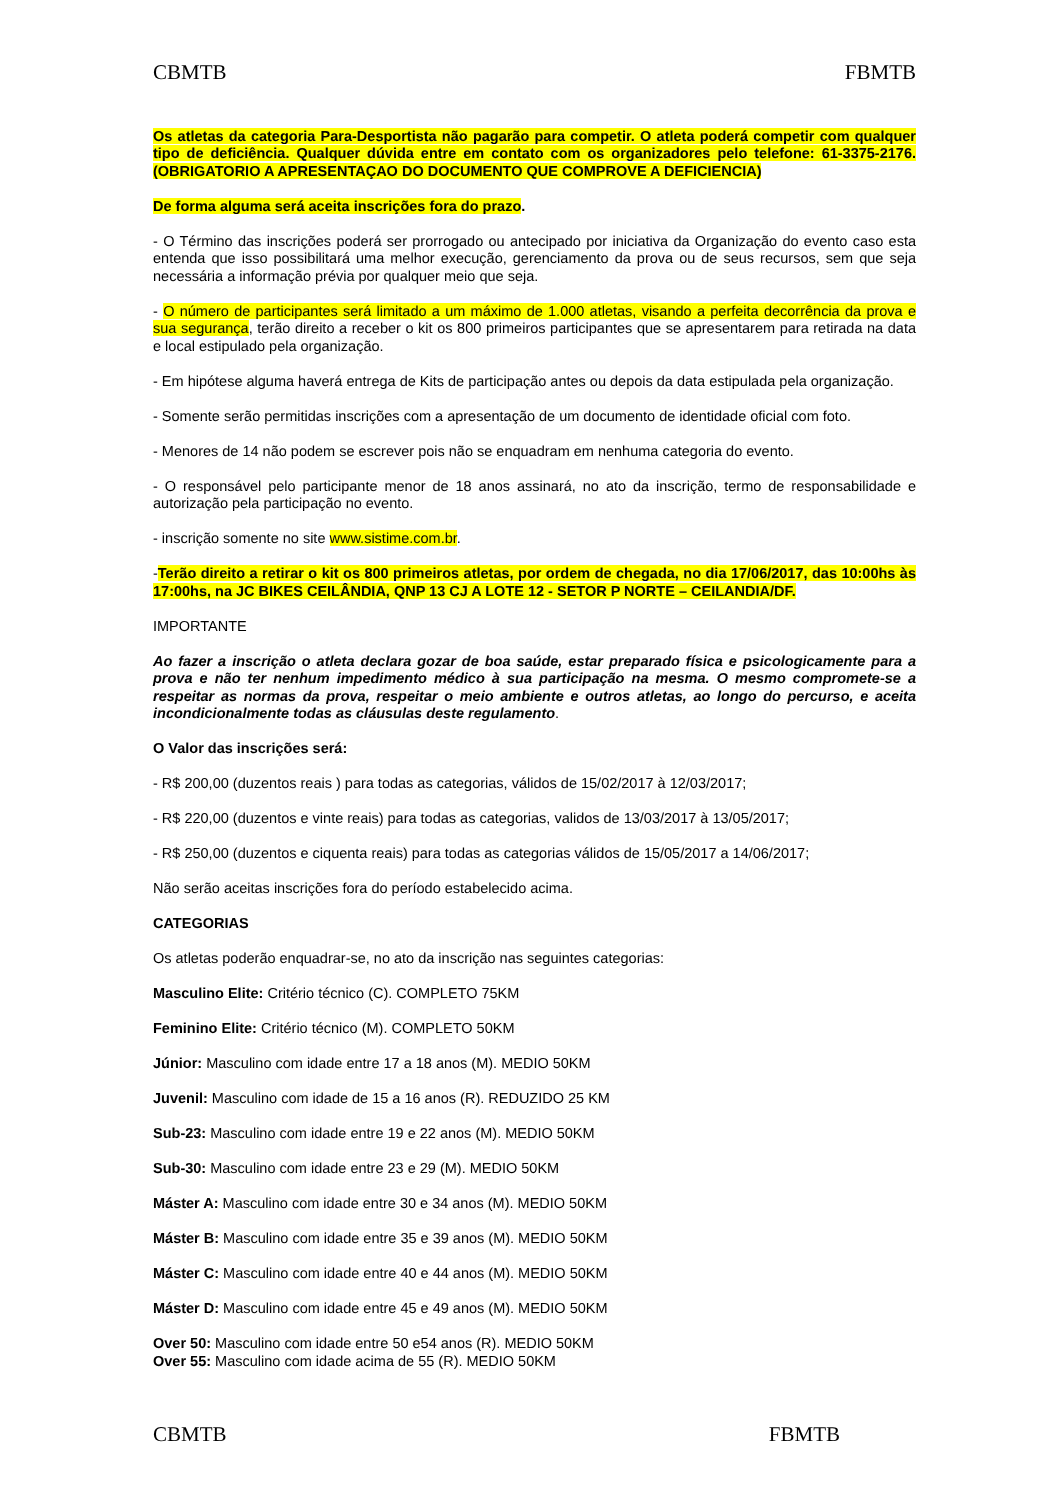CBMTB FBMTB
Os atletas da categoria Para-Desportista não pagarão para competir. O atleta poderá competir com qualquer tipo de deficiência. Qualquer dúvida entre em contato com os organizadores pelo telefone: 61-3375-2176. (OBRIGATORIO A APRESENTAÇAO DO DOCUMENTO QUE COMPROVE A DEFICIENCIA)
De forma alguma será aceita inscrições fora do prazo.
- O Término das inscrições poderá ser prorrogado ou antecipado por iniciativa da Organização do evento caso esta entenda que isso possibilitará uma melhor execução, gerenciamento da prova ou de seus recursos, sem que seja necessária a informação prévia por qualquer meio que seja.
- O número de participantes será limitado a um máximo de 1.000 atletas, visando a perfeita decorrência da prova e sua segurança, terão direito a receber o kit os 800 primeiros participantes que se apresentarem para retirada na data e local estipulado pela organização.
- Em hipótese alguma haverá entrega de Kits de participação antes ou depois da data estipulada pela organização.
- Somente serão permitidas inscrições com a apresentação de um documento de identidade oficial com foto.
- Menores de 14 não podem se escrever pois não se enquadram em nenhuma categoria do evento.
- O responsável pelo participante menor de 18 anos assinará, no ato da inscrição, termo de responsabilidade e autorização pela participação no evento.
- inscrição somente no site www.sistime.com.br.
-Terão direito a retirar o kit os 800 primeiros atletas, por ordem de chegada, no dia 17/06/2017, das 10:00hs às 17:00hs, na JC BIKES CEILÂNDIA, QNP 13 CJ A LOTE 12 - SETOR P NORTE – CEILANDIA/DF.
IMPORTANTE
Ao fazer a inscrição o atleta declara gozar de boa saúde, estar preparado física e psicologicamente para a prova e não ter nenhum impedimento médico à sua participação na mesma. O mesmo compromete-se a respeitar as normas da prova, respeitar o meio ambiente e outros atletas, ao longo do percurso, e aceita incondicionalmente todas as cláusulas deste regulamento.
O Valor das inscrições será:
- R$ 200,00 (duzentos reais ) para todas as categorias, válidos de 15/02/2017 à 12/03/2017;
- R$ 220,00 (duzentos e vinte reais) para todas as categorias, validos de 13/03/2017 à 13/05/2017;
- R$ 250,00 (duzentos e ciquenta reais) para todas as categorias válidos de 15/05/2017 a 14/06/2017;
Não serão aceitas inscrições fora do período estabelecido acima.
CATEGORIAS
Os atletas poderão enquadrar-se, no ato da inscrição nas seguintes categorias:
Masculino Elite: Critério técnico (C). COMPLETO 75KM
Feminino Elite: Critério técnico (M). COMPLETO 50KM
Júnior: Masculino com idade entre 17 a 18 anos (M). MEDIO 50KM
Juvenil: Masculino com idade de 15 a 16 anos (R). REDUZIDO 25 KM
Sub-23: Masculino com idade entre 19 e 22 anos (M). MEDIO 50KM
Sub-30: Masculino com idade entre 23 e 29 (M). MEDIO 50KM
Máster A: Masculino com idade entre 30 e 34 anos (M). MEDIO 50KM
Máster B: Masculino com idade entre 35 e 39 anos (M). MEDIO 50KM
Máster C: Masculino com idade entre 40 e 44 anos (M). MEDIO 50KM
Máster D: Masculino com idade entre 45 e 49 anos (M). MEDIO 50KM
Over 50: Masculino com idade entre 50 e54 anos (R). MEDIO 50KM
Over 55: Masculino com idade acima de 55 (R). MEDIO 50KM
CBMTB FBMTB